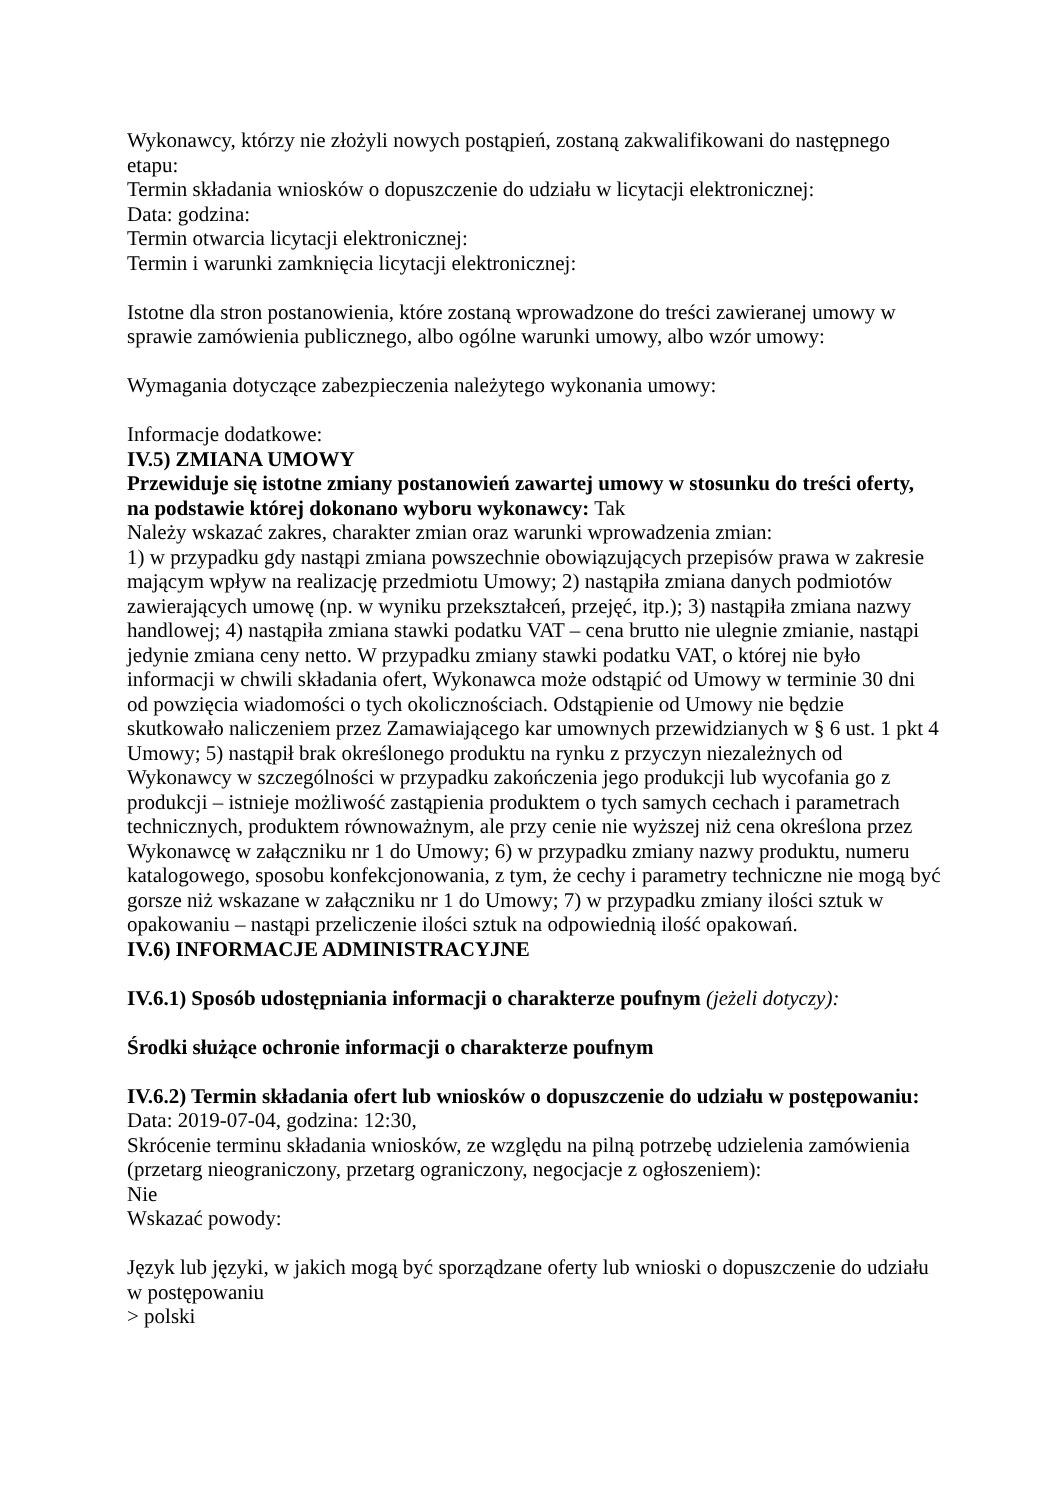Wykonawcy, którzy nie złożyli nowych postąpień, zostaną zakwalifikowani do następnego etapu:
Termin składania wniosków o dopuszczenie do udziału w licytacji elektronicznej:
Data: godzina:
Termin otwarcia licytacji elektronicznej:
Termin i warunki zamknięcia licytacji elektronicznej:
Istotne dla stron postanowienia, które zostaną wprowadzone do treści zawieranej umowy w sprawie zamówienia publicznego, albo ogólne warunki umowy, albo wzór umowy:
Wymagania dotyczące zabezpieczenia należytego wykonania umowy:
Informacje dodatkowe:
IV.5) ZMIANA UMOWY
Przewiduje się istotne zmiany postanowień zawartej umowy w stosunku do treści oferty, na podstawie której dokonano wyboru wykonawcy: Tak
Należy wskazać zakres, charakter zmian oraz warunki wprowadzenia zmian:
1) w przypadku gdy nastąpi zmiana powszechnie obowiązujących przepisów prawa w zakresie mającym wpływ na realizację przedmiotu Umowy; 2) nastąpiła zmiana danych podmiotów zawierających umowę (np. w wyniku przekształceń, przejęć, itp.); 3) nastąpiła zmiana nazwy handlowej; 4) nastąpiła zmiana stawki podatku VAT – cena brutto nie ulegnie zmianie, nastąpi jedynie zmiana ceny netto. W przypadku zmiany stawki podatku VAT, o której nie było informacji w chwili składania ofert, Wykonawca może odstąpić od Umowy w terminie 30 dni od powzięcia wiadomości o tych okolicznościach. Odstąpienie od Umowy nie będzie skutkowało naliczeniem przez Zamawiającego kar umownych przewidzianych w § 6 ust. 1 pkt 4 Umowy; 5) nastąpił brak określonego produktu na rynku z przyczyn niezależnych od Wykonawcy w szczególności w przypadku zakończenia jego produkcji lub wycofania go z produkcji – istnieje możliwość zastąpienia produktem o tych samych cechach i parametrach technicznych, produktem równoważnym, ale przy cenie nie wyższej niż cena określona przez Wykonawcę w załączniku nr 1 do Umowy; 6) w przypadku zmiany nazwy produktu, numeru katalogowego, sposobu konfekcjonowania, z tym, że cechy i parametry techniczne nie mogą być gorsze niż wskazane w załączniku nr 1 do Umowy; 7) w przypadku zmiany ilości sztuk w opakowaniu – nastąpi przeliczenie ilości sztuk na odpowiednią ilość opakowań.
IV.6) INFORMACJE ADMINISTRACYJNE
IV.6.1) Sposób udostępniania informacji o charakterze poufnym (jeżeli dotyczy):
Środki służące ochronie informacji o charakterze poufnym
IV.6.2) Termin składania ofert lub wniosków o dopuszczenie do udziału w postępowaniu:
Data: 2019-07-04, godzina: 12:30,
Skrócenie terminu składania wniosków, ze względu na pilną potrzebę udzielenia zamówienia (przetarg nieograniczony, przetarg ograniczony, negocjacje z ogłoszeniem):
Nie
Wskazać powody:
Język lub języki, w jakich mogą być sporządzane oferty lub wnioski o dopuszczenie do udziału w postępowaniu
> polski